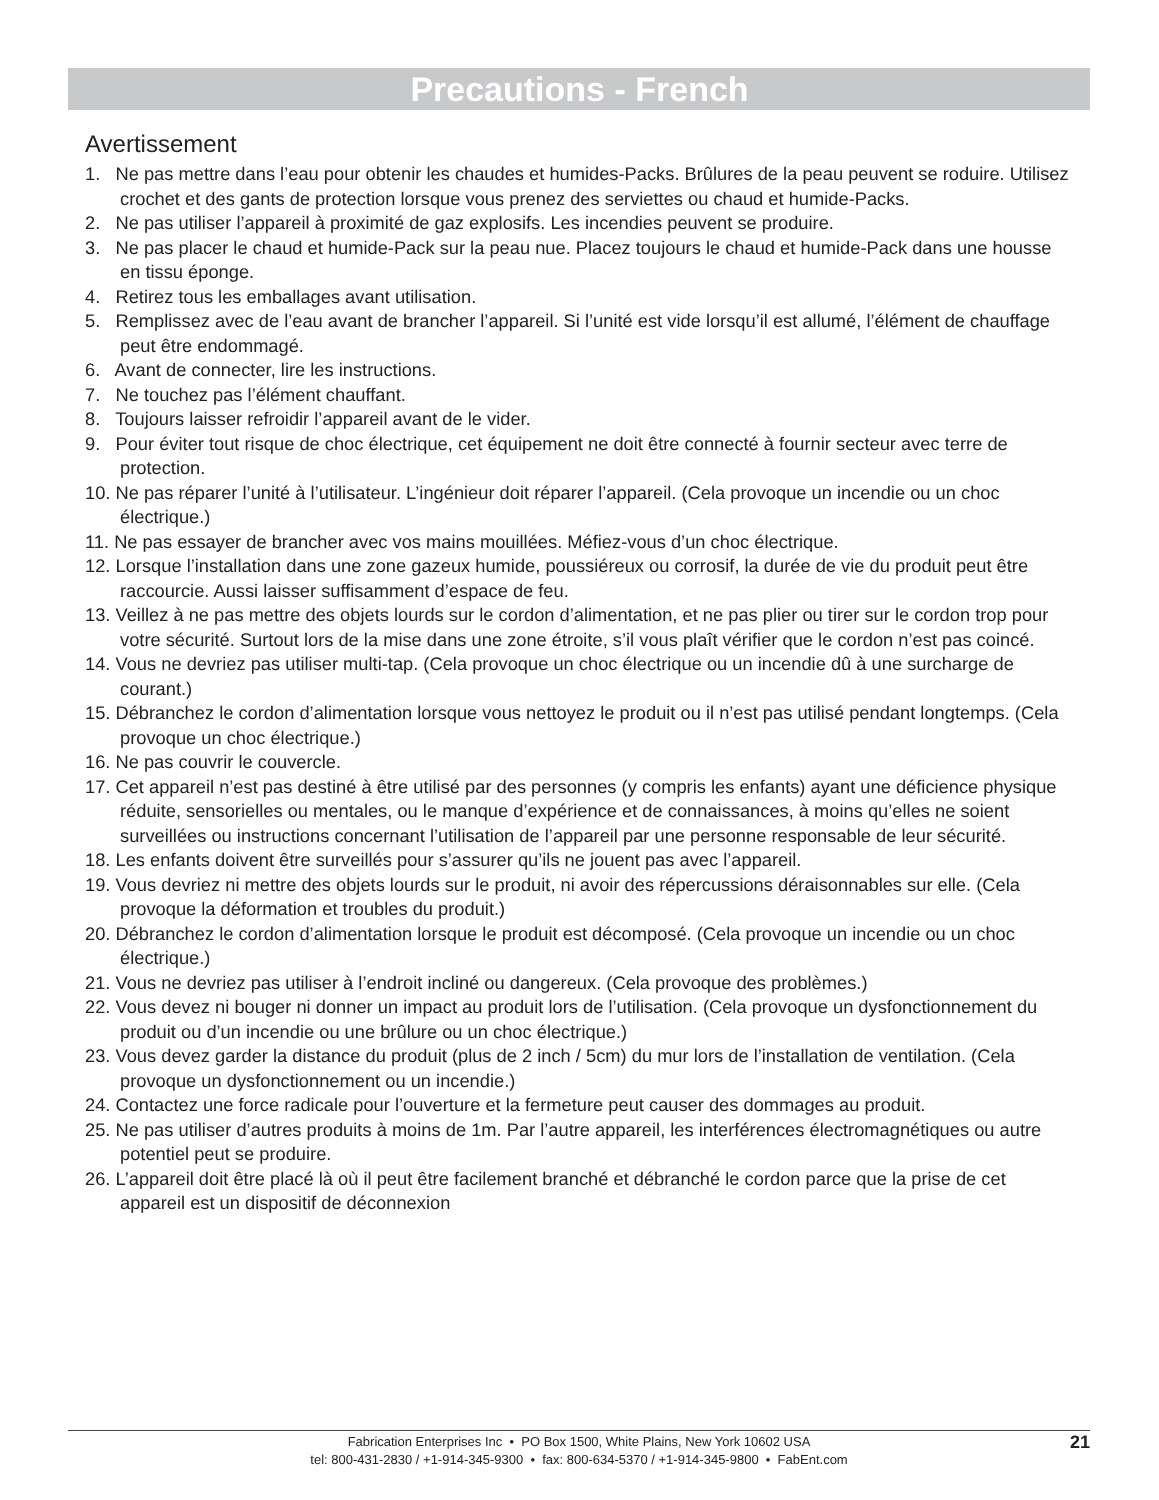Precautions - French
Avertissement
1. Ne pas mettre dans l’eau pour obtenir les chaudes et humides-Packs. Brûlures de la peau peuvent se roduire. Utilisez crochet et des gants de protection lorsque vous prenez des serviettes ou chaud et humide-Packs.
2. Ne pas utiliser l’appareil à proximité de gaz explosifs. Les incendies peuvent se produire.
3. Ne pas placer le chaud et humide-Pack sur la peau nue. Placez toujours le chaud et humide-Pack dans une housse en tissu éponge.
4. Retirez tous les emballages avant utilisation.
5. Remplissez avec de l’eau avant de brancher l’appareil. Si l’unité est vide lorsqu’il est allumé, l’élément de chauffage peut être endommagé.
6. Avant de connecter, lire les instructions.
7. Ne touchez pas l’élément chauffant.
8. Toujours laisser refroidir l’appareil avant de le vider.
9. Pour éviter tout risque de choc électrique, cet équipement ne doit être connecté à fournir secteur avec terre de protection.
10. Ne pas réparer l’unité à l’utilisateur. L’ingénieur doit réparer l’appareil. (Cela provoque un incendie ou un choc électrique.)
11. Ne pas essayer de brancher avec vos mains mouillées. Méfiez-vous d’un choc électrique.
12. Lorsque l’installation dans une zone gazeux humide, poussiéreux ou corrosif, la durée de vie du produit peut être raccourcie. Aussi laisser suffisamment d’espace de feu.
13. Veillez à ne pas mettre des objets lourds sur le cordon d’alimentation, et ne pas plier ou tirer sur le cordon trop pour votre sécurité. Surtout lors de la mise dans une zone étroite, s’il vous plaît vérifier que le cordon n’est pas coincé.
14. Vous ne devriez pas utiliser multi-tap. (Cela provoque un choc électrique ou un incendie dû à une surcharge de courant.)
15. Débranchez le cordon d’alimentation lorsque vous nettoyez le produit ou il n’est pas utilisé pendant longtemps. (Cela provoque un choc électrique.)
16. Ne pas couvrir le couvercle.
17. Cet appareil n’est pas destiné à être utilisé par des personnes (y compris les enfants) ayant une déficience physique réduite, sensorielles ou mentales, ou le manque d’expérience et de connaissances, à moins qu’elles ne soient surveillées ou instructions concernant l’utilisation de l’appareil par une personne responsable de leur sécurité.
18. Les enfants doivent être surveillés pour s’assurer qu’ils ne jouent pas avec l’appareil.
19. Vous devriez ni mettre des objets lourds sur le produit, ni avoir des répercussions déraisonnables sur elle. (Cela provoque la déformation et troubles du produit.)
20. Débranchez le cordon d’alimentation lorsque le produit est décomposé. (Cela provoque un incendie ou un choc électrique.)
21. Vous ne devriez pas utiliser à l’endroit incliné ou dangereux. (Cela provoque des problèmes.)
22. Vous devez ni bouger ni donner un impact au produit lors de l’utilisation. (Cela provoque un dysfonctionnement du produit ou d’un incendie ou une brûlure ou un choc électrique.)
23. Vous devez garder la distance du produit (plus de 2 inch / 5cm) du mur lors de l’installation de ventilation. (Cela provoque un dysfonctionnement ou un incendie.)
24. Contactez une force radicale pour l’ouverture et la fermeture peut causer des dommages au produit.
25. Ne pas utiliser d’autres produits à moins de 1m. Par l’autre appareil, les interférences électromagnétiques ou autre potentiel peut se produire.
26. L’appareil doit être placé là où il peut être facilement branché et débranché le cordon parce que la prise de cet appareil est un dispositif de déconnexion
Fabrication Enterprises Inc • PO Box 1500, White Plains, New York 10602 USA
tel: 800-431-2830 / +1-914-345-9300 • fax: 800-634-5370 / +1-914-345-9800 • FabEnt.com
21